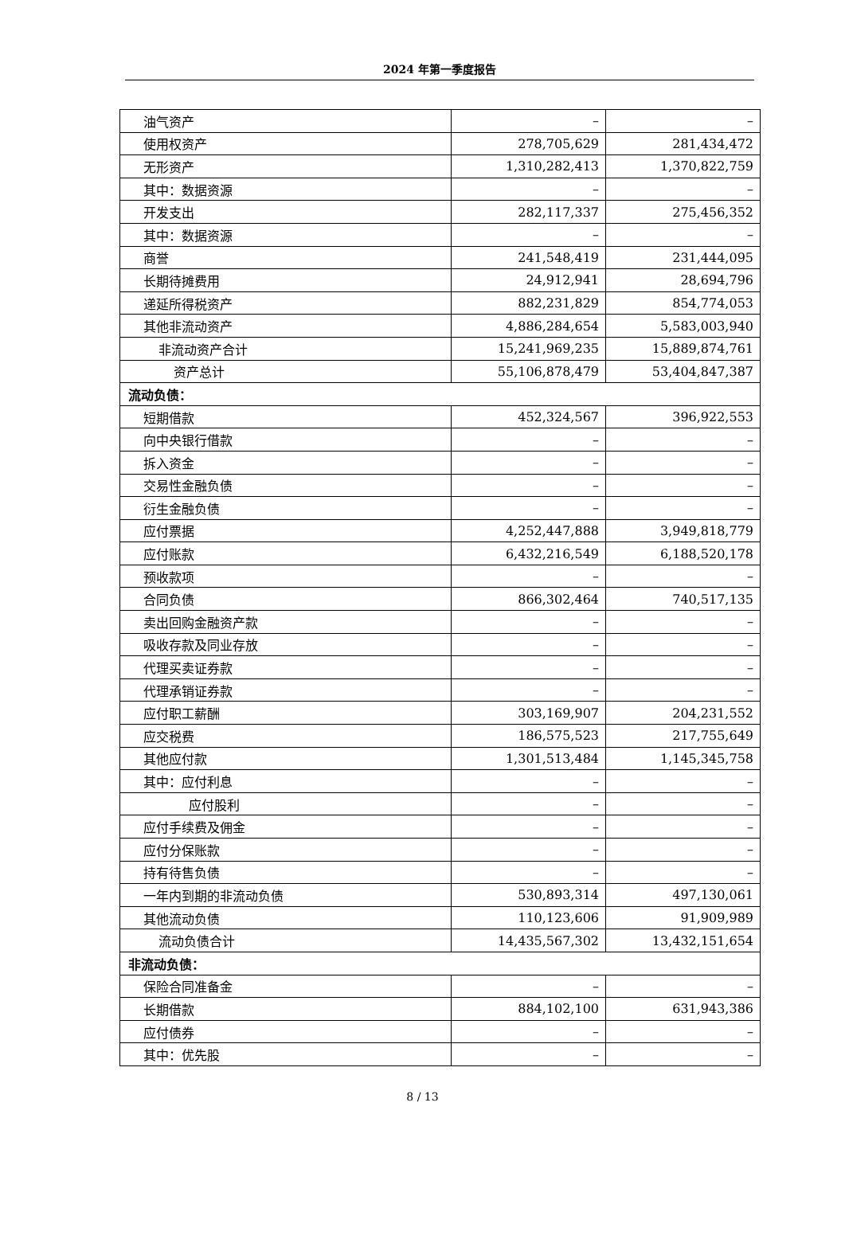2024 年第一季度报告
| 油气资产 | – | – |
| 使用权资产 | 278,705,629 | 281,434,472 |
| 无形资产 | 1,310,282,413 | 1,370,822,759 |
| 其中：数据资源 | – | – |
| 开发支出 | 282,117,337 | 275,456,352 |
| 其中：数据资源 | – | – |
| 商誉 | 241,548,419 | 231,444,095 |
| 长期待摊费用 | 24,912,941 | 28,694,796 |
| 递延所得税资产 | 882,231,829 | 854,774,053 |
| 其他非流动资产 | 4,886,284,654 | 5,583,003,940 |
| 非流动资产合计 | 15,241,969,235 | 15,889,874,761 |
| 资产总计 | 55,106,878,479 | 53,404,847,387 |
| 流动负债： | | |
| 短期借款 | 452,324,567 | 396,922,553 |
| 向中央银行借款 | – | – |
| 拆入资金 | – | – |
| 交易性金融负债 | – | – |
| 衍生金融负债 | – | – |
| 应付票据 | 4,252,447,888 | 3,949,818,779 |
| 应付账款 | 6,432,216,549 | 6,188,520,178 |
| 预收款项 | – | – |
| 合同负债 | 866,302,464 | 740,517,135 |
| 卖出回购金融资产款 | – | – |
| 吸收存款及同业存放 | – | – |
| 代理买卖证券款 | – | – |
| 代理承销证券款 | – | – |
| 应付职工薪酬 | 303,169,907 | 204,231,552 |
| 应交税费 | 186,575,523 | 217,755,649 |
| 其他应付款 | 1,301,513,484 | 1,145,345,758 |
| 其中：应付利息 | – | – |
| 应付股利 | – | – |
| 应付手续费及佣金 | – | – |
| 应付分保账款 | – | – |
| 持有待售负债 | – | – |
| 一年内到期的非流动负债 | 530,893,314 | 497,130,061 |
| 其他流动负债 | 110,123,606 | 91,909,989 |
| 流动负债合计 | 14,435,567,302 | 13,432,151,654 |
| 非流动负债： | | |
| 保险合同准备金 | – | – |
| 长期借款 | 884,102,100 | 631,943,386 |
| 应付债券 | – | – |
| 其中：优先股 | – | – |
8 / 13